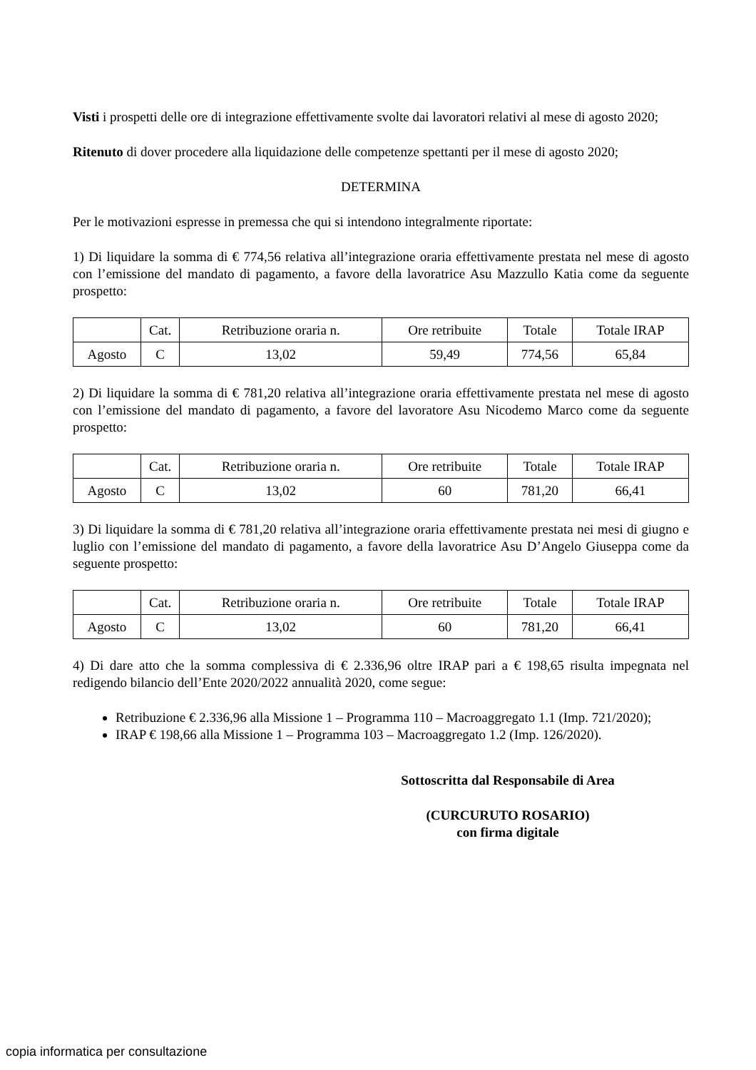Visti i prospetti delle ore di integrazione effettivamente svolte dai lavoratori relativi al mese di agosto 2020;
Ritenuto di dover procedere alla liquidazione delle competenze spettanti per il mese di agosto 2020;
DETERMINA
Per le motivazioni espresse in premessa che qui si intendono integralmente riportate:
1) Di liquidare la somma di € 774,56 relativa all’integrazione oraria effettivamente prestata nel mese di agosto con l’emissione del mandato di pagamento, a favore della lavoratrice Asu Mazzullo Katia come da seguente prospetto:
| | Cat. | Retribuzione oraria n. | Ore retribuite | Totale | Totale IRAP |
| Agosto | C | 13,02 | 59,49 | 774,56 | 65,84 |
2) Di liquidare la somma di € 781,20 relativa all’integrazione oraria effettivamente prestata nel mese di agosto con l’emissione del mandato di pagamento, a favore del lavoratore Asu Nicodemo Marco come da seguente prospetto:
| | Cat. | Retribuzione oraria n. | Ore retribuite | Totale | Totale IRAP |
| Agosto | C | 13,02 | 60 | 781,20 | 66,41 |
3) Di liquidare la somma di € 781,20 relativa all’integrazione oraria effettivamente prestata nei mesi di giugno e luglio con l’emissione del mandato di pagamento, a favore della lavoratrice Asu D’Angelo Giuseppa come da seguente prospetto:
| | Cat. | Retribuzione oraria n. | Ore retribuite | Totale | Totale IRAP |
| Agosto | C | 13,02 | 60 | 781,20 | 66,41 |
4) Di dare atto che la somma complessiva di € 2.336,96 oltre IRAP pari a € 198,65 risulta impegnata nel redigendo bilancio dell’Ente 2020/2022 annualità 2020, come segue:
Retribuzione € 2.336,96 alla Missione 1 – Programma 110 – Macroaggregato 1.1 (Imp. 721/2020);
IRAP € 198,66 alla Missione 1 – Programma 103 – Macroaggregato 1.2 (Imp. 126/2020).
Sottoscritta dal Responsabile di Area
(CURCURUTO ROSARIO)
con firma digitale
copia informatica per consultazione